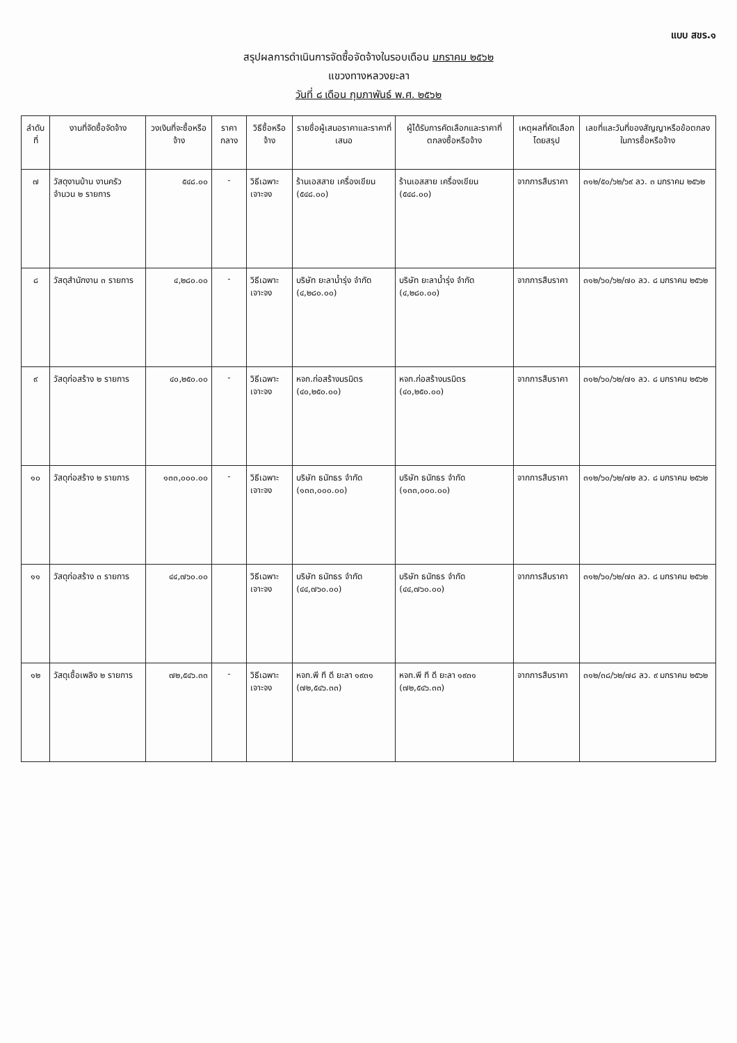แบบ สขร.๑
สรุปผลการดำเนินการจัดซื้อจัดจ้างในรอบเดือน มกราคม ๒๕๖๒
แขวงทางหลวงยะลา
วันที่ ๘ เดือน กุมภาพันธ์ พ.ศ. ๒๕๖๒
| ลำดับที่ | งานที่จัดซื้อจัดจ้าง | วงเงินที่จะซื้อหรือจ้าง | ราคากลาง | วิธีซื้อหรือจ้าง | รายชื่อผู้เสนอราคาและราคาที่เสนอ | ผู้ได้รับการคัดเลือกและราคาที่ตกลงซื้อหรือจ้าง | เหตุผลที่คัดเลือกโดยสรุป | เลขที่และวันที่ของสัญญาหรือข้อตกลงในการซื้อหรือจ้าง |
| --- | --- | --- | --- | --- | --- | --- | --- | --- |
| ๗ | วัสดุงานบ้าน งานครัว จำนวน ๒ รายการ | ๕๔๘.๐๐ | - | วิธีเฉพาะเจาะจง | ร้านเอสสาย เครื่องเขียน (๕๔๘.๐๐) | ร้านเอสสาย เครื่องเขียน (๕๔๘.๐๐) | จากการสืบราคา | ๓๑๒/๕๐/๖๒/๖๙ ลว. ๓ มกราคม ๒๕๖๒ |
| ๘ | วัสดุสำนักงาน ๓ รายการ | ๔,๒๘๐.๐๐ | - | วิธีเฉพาะเจาะจง | บริษัท ยะลาน้ำรุ่ง จำกัด (๔,๒๘๐.๐๐) | บริษัท ยะลาน้ำรุ่ง จำกัด (๔,๒๘๐.๐๐) | จากการสืบราคา | ๓๑๒/๖๐/๖๒/๗๐ ลว. ๘ มกราคม ๒๕๖๒ |
| ๙ | วัสดุก่อสร้าง ๒ รายการ | ๔๐,๒๕๐.๐๐ | - | วิธีเฉพาะเจาะจง | หจก.ก่อสร้างนรมิตร (๔๐,๒๕๐.๐๐) | หจก.ก่อสร้างนรมิตร (๔๐,๒๕๐.๐๐) | จากการสืบราคา | ๓๑๒/๖๐/๖๒/๗๑ ลว. ๘ มกราคม ๒๕๖๒ |
| ๑๐ | วัสดุก่อสร้าง ๒ รายการ | ๑๓๓,๐๐๐.๐๐ | - | วิธีเฉพาะเจาะจง | บริษัท ธนัทธร จำกัด (๑๓๓,๐๐๐.๐๐) | บริษัท ธนัทธร จำกัด (๑๓๓,๐๐๐.๐๐) | จากการสืบราคา | ๓๑๒/๖๐/๖๒/๗๒ ลว. ๘ มกราคม ๒๕๖๒ |
| ๑๑ | วัสดุก่อสร้าง ๓ รายการ | ๔๔,๗๖๐.๐๐ | | วิธีเฉพาะเจาะจง | บริษัท ธนัทธร จำกัด (๔๔,๗๖๐.๐๐) | บริษัท ธนัทธร จำกัด (๔๔,๗๖๐.๐๐) | จากการสืบราคา | ๓๑๒/๖๐/๖๒/๗๓ ลว. ๘ มกราคม ๒๕๖๒ |
| ๑๒ | วัสดุเชื้อเพลิง ๒ รายการ | ๗๒,๕๔๖.๓๓ | - | วิธีเฉพาะเจาะจง | หจก.พี ที ดี ยะลา ๑๙๓๑ (๗๒,๕๔๖.๓๓) | หจก.พี ที ดี ยะลา ๑๙๓๑ (๗๒,๕๔๖.๓๓) | จากการสืบราคา | ๓๑๒/๓๘/๖๒/๗๘ ลว. ๙ มกราคม ๒๕๖๒ |